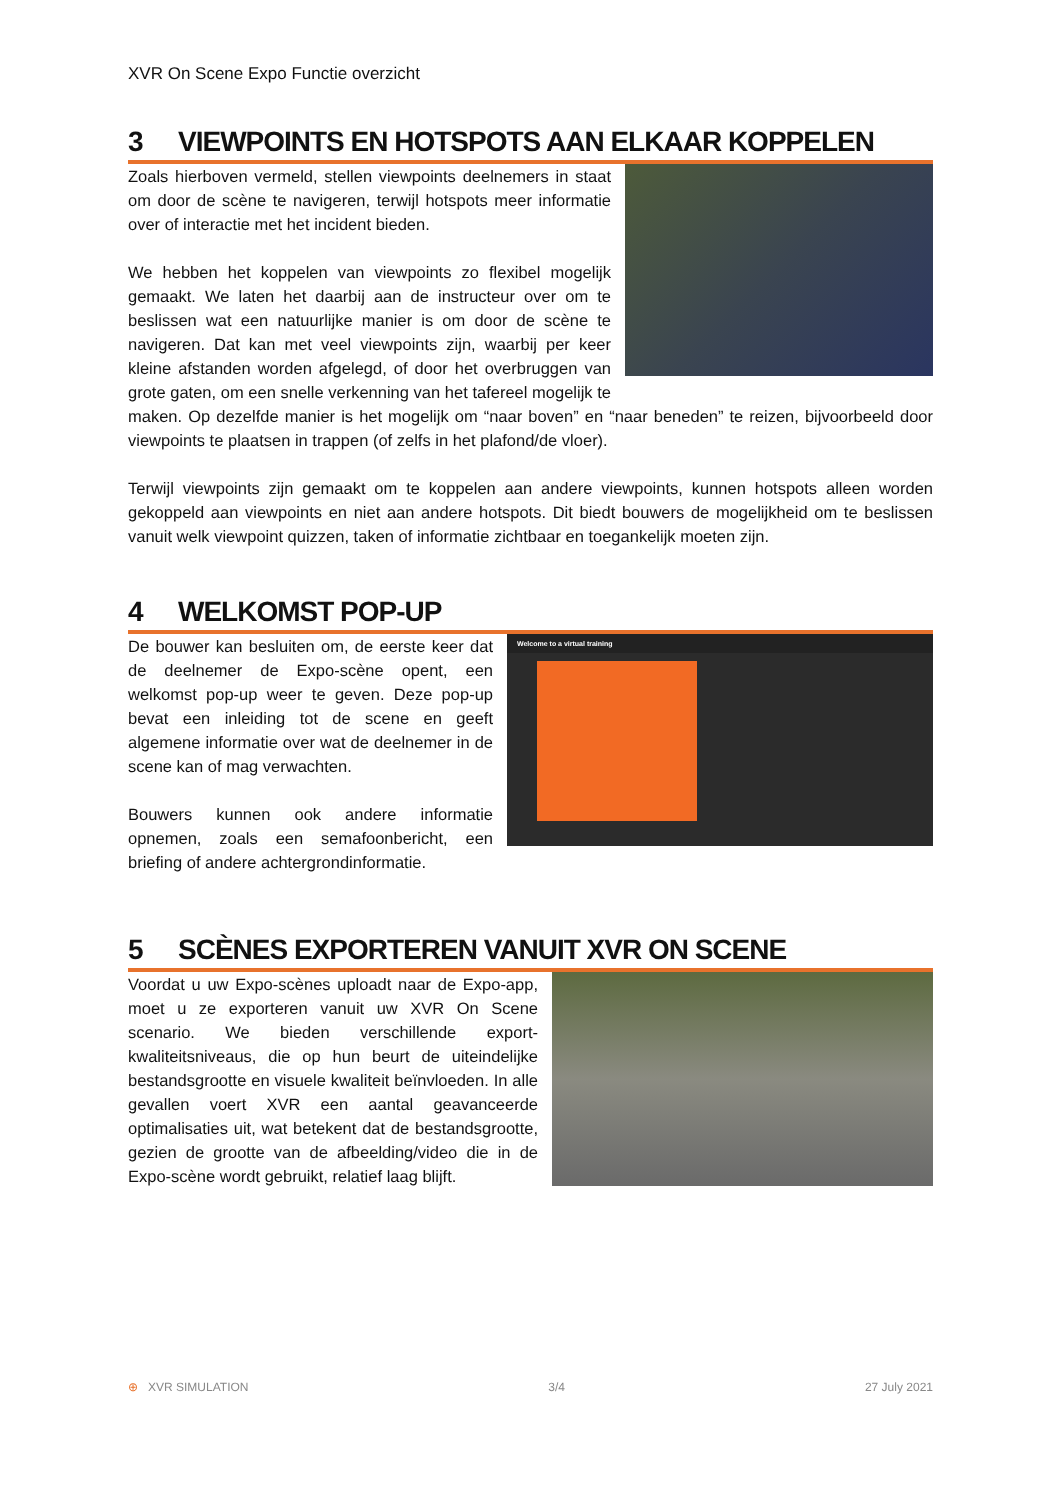XVR On Scene Expo Functie overzicht
3 VIEWPOINTS EN HOTSPOTS AAN ELKAAR KOPPELEN
Zoals hierboven vermeld, stellen viewpoints deelnemers in staat om door de scène te navigeren, terwijl hotspots meer informatie over of interactie met het incident bieden.
We hebben het koppelen van viewpoints zo flexibel mogelijk gemaakt. We laten het daarbij aan de instructeur over om te beslissen wat een natuurlijke manier is om door de scène te navigeren. Dat kan met veel viewpoints zijn, waarbij per keer kleine afstanden worden afgelegd, of door het overbruggen van grote gaten, om een snelle verkenning van het tafereel mogelijk te maken. Op dezelfde manier is het mogelijk om “naar boven” en “naar beneden” te reizen, bijvoorbeeld door viewpoints te plaatsen in trappen (of zelfs in het plafond/de vloer).
Terwijl viewpoints zijn gemaakt om te koppelen aan andere viewpoints, kunnen hotspots alleen worden gekoppeld aan viewpoints en niet aan andere hotspots. Dit biedt bouwers de mogelijkheid om te beslissen vanuit welk viewpoint quizzen, taken of informatie zichtbaar en toegankelijk moeten zijn.
4 WELKOMST POP-UP
Welcome to a virtual training
De bouwer kan besluiten om, de eerste keer dat de deelnemer de Expo-scène opent, een welkomst pop-up weer te geven. Deze pop-up bevat een inleiding tot de scene en geeft algemene informatie over wat de deelnemer in de scene kan of mag verwachten.
Bouwers kunnen ook andere informatie opnemen, zoals een semafoonbericht, een briefing of andere achtergrondinformatie.
5 SCÈNES EXPORTEREN VANUIT XVR ON SCENE
Voordat u uw Expo-scènes uploadt naar de Expo-app, moet u ze exporteren vanuit uw XVR On Scene scenario. We bieden verschillende export-kwaliteitsniveaus, die op hun beurt de uiteindelijke bestandsgrootte en visuele kwaliteit beïnvloeden. In alle gevallen voert XVR een aantal geavanceerde optimalisaties uit, wat betekent dat de bestandsgrootte, gezien de grootte van de afbeelding/video die in de Expo-scène wordt gebruikt, relatief laag blijft.
⊕ XVR SIMULATION 3/4 27 July 2021